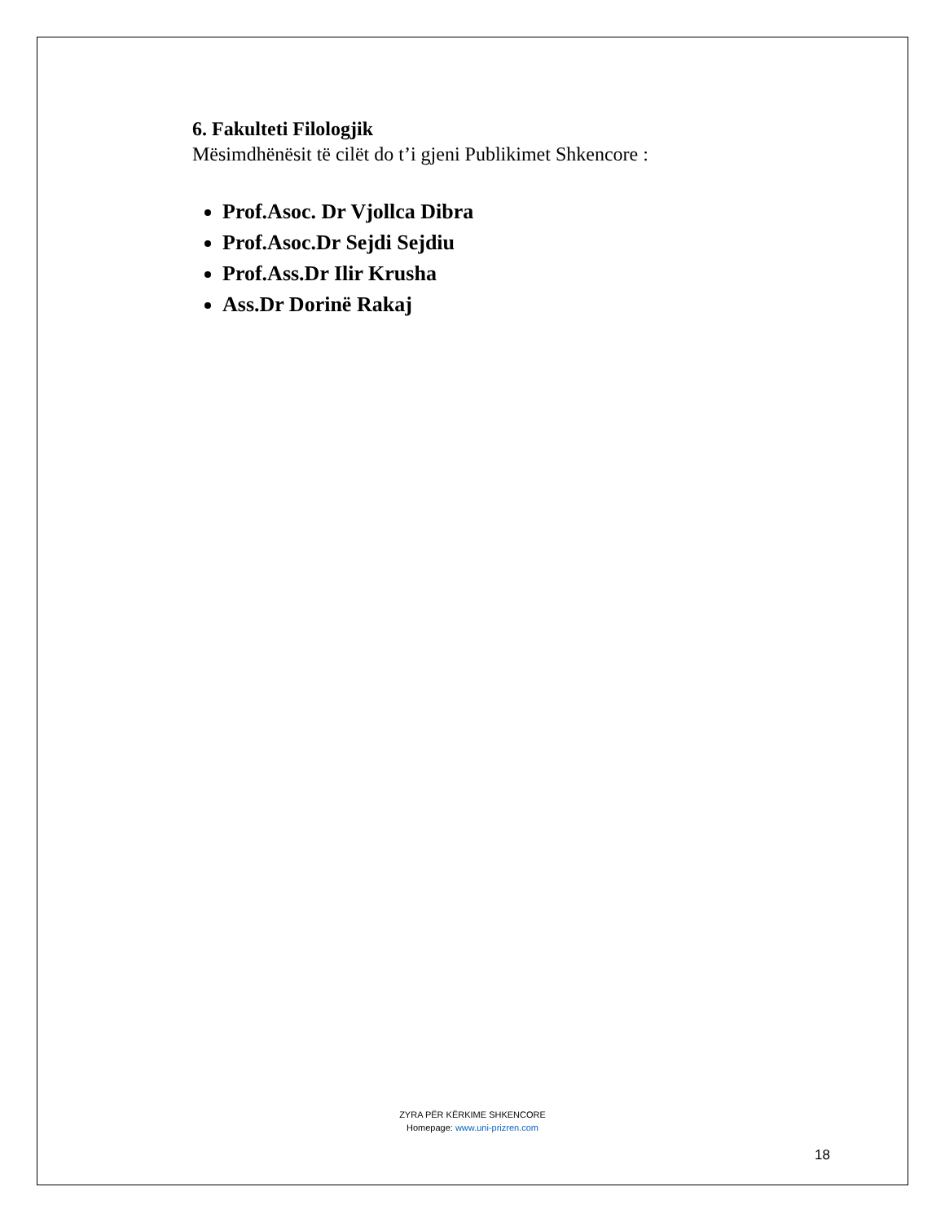6. Fakulteti Filologjik
Mësimdhënësit të cilët do t’i gjeni Publikimet Shkencore :
Prof.Asoc. Dr Vjollca Dibra
Prof.Asoc.Dr Sejdi Sejdiu
Prof.Ass.Dr Ilir Krusha
Ass.Dr Dorinë Rakaj
ZYRA PËR KËRKIME SHKENCORE
Homepage: www.uni-prizren.com
18